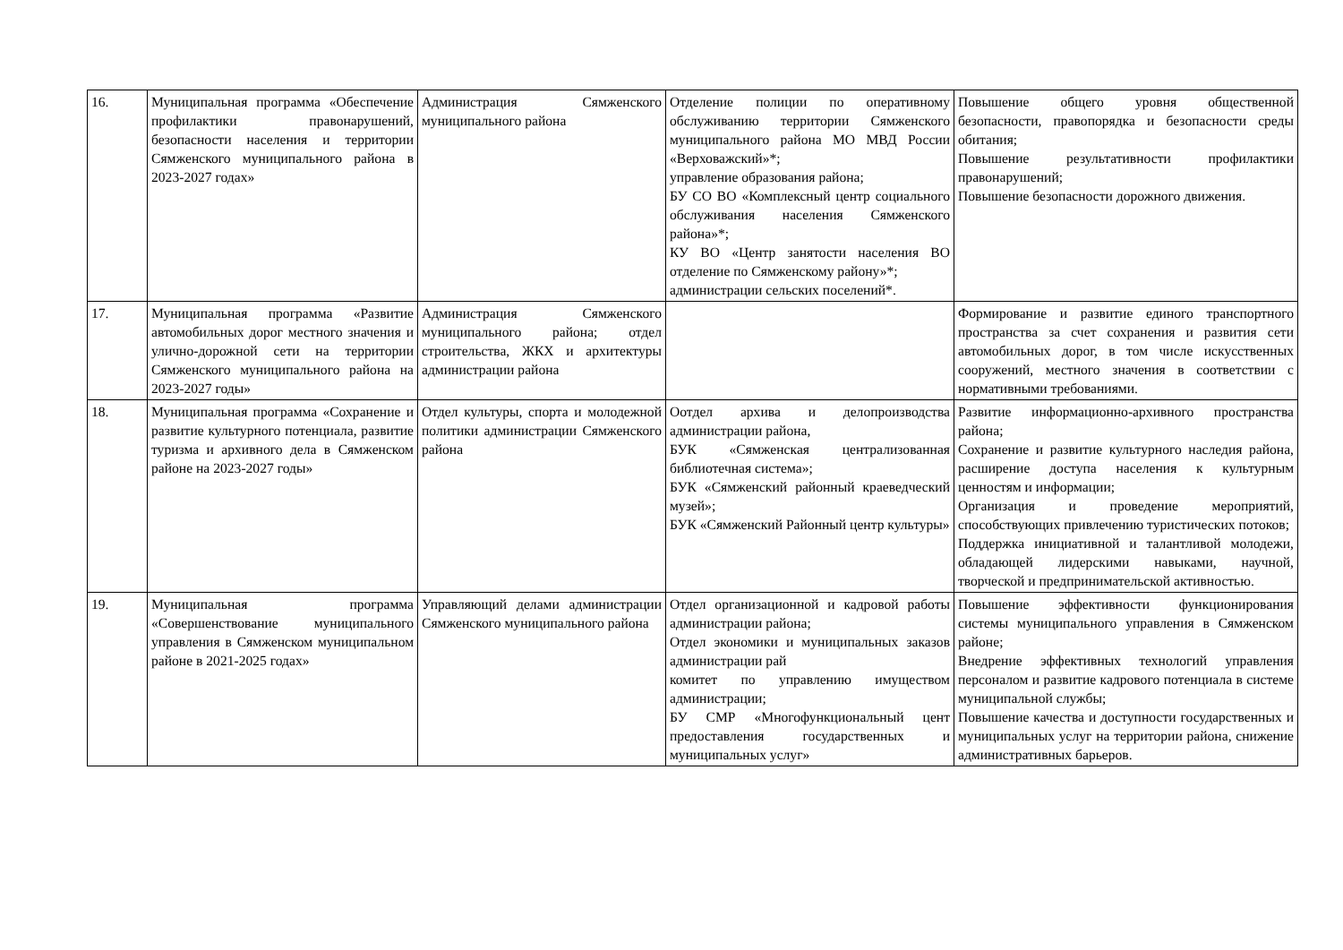| 16. | Муниципальная программа «Обеспечение профилактики правонарушений, безопасности населения и территории Сямженского муниципального района в 2023-2027 годах» | Администрация Сямженского муниципального района | Отделение полиции по оперативному обслуживанию территории Сямженского муниципального района МО МВД России «Верховажский»*; управление образования района; БУ СО ВО «Комплексный центр социального обслуживания населения Сямженского района»*; КУ ВО «Центр занятости населения ВО отделение по Сямженскому району»*; администрации сельских поселений*. | Повышение общего уровня общественной безопасности, правопорядка и безопасности среды обитания; Повышение результативности профилактики правонарушений; Повышение безопасности дорожного движения. |
| 17. | Муниципальная программа «Развитие автомобильных дорог местного значения и улично-дорожной сети на территории Сямженского муниципального района на 2023-2027 годы» | Администрация Сямженского муниципального района; отдел строительства, ЖКХ и архитектуры администрации района | | Формирование и развитие единого транспортного пространства за счет сохранения и развития сети автомобильных дорог, в том числе искусственных сооружений, местного значения в соответствии с нормативными требованиями. |
| 18. | Муниципальная программа «Сохранение и развитие культурного потенциала, развитие туризма и архивного дела в Сямженском районе на 2023-2027 годы» | Отдел культуры, спорта и молодежной политики администрации Сямженского района | Оотдел архива и делопроизводства администрации района, БУК «Сямженская централизованная библиотечная система»; БУК «Сямженский районный краеведческий музей»; БУК «Сямженский Районный центр культуры» | Развитие информационно-архивного пространства района; Сохранение и развитие культурного наследия района, расширение доступа населения к культурным ценностям и информации; Организация и проведение мероприятий, способствующих привлечению туристических потоков; Поддержка инициативной и талантливой молодежи, обладающей лидерскими навыками, научной, творческой и предпринимательской активностью. |
| 19. | Муниципальная программа «Совершенствование муниципального управления в Сямженском муниципальном районе в 2021-2025 годах» | Управляющий делами администрации Сямженского муниципального района | Отдел организационной и кадровой работы администрации района; Отдел экономики и муниципальных заказов администрации рай комитет по управлению имуществом администрации; БУ СМР «Многофункциональный цент предоставления государственных и муниципальных услуг» | Повышение эффективности функционирования системы муниципального управления в Сямженском районе; Внедрение эффективных технологий управления персоналом и развитие кадрового потенциала в системе муниципальной службы; Повышение качества и доступности государственных и муниципальных услуг на территории района, снижение административных барьеров. |